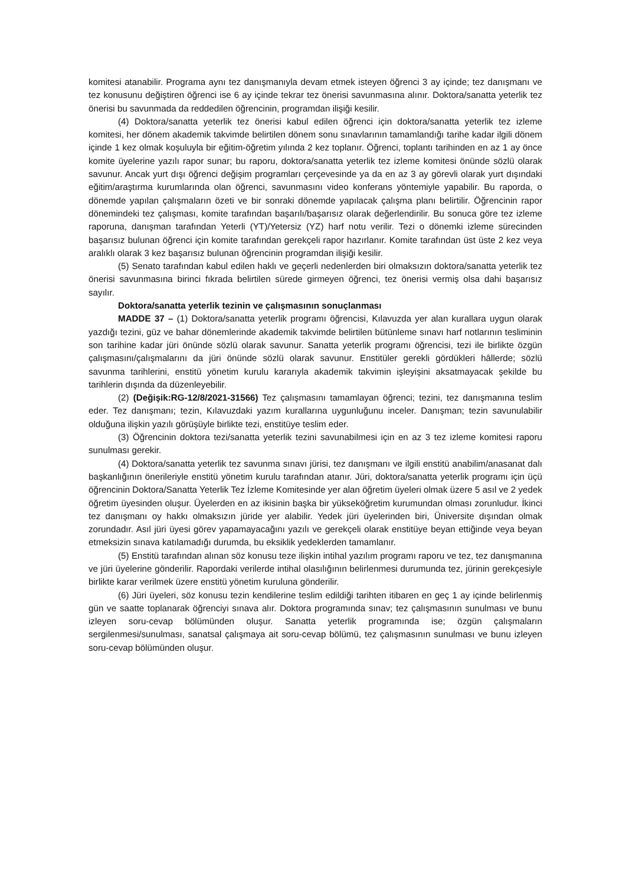komitesi atanabilir. Programa aynı tez danışmanıyla devam etmek isteyen öğrenci 3 ay içinde; tez danışmanı ve tez konusunu değiştiren öğrenci ise 6 ay içinde tekrar tez önerisi savunmasına alınır. Doktora/sanatta yeterlik tez önerisi bu savunmada da reddedilen öğrencinin, programdan ilişiği kesilir.
(4) Doktora/sanatta yeterlik tez önerisi kabul edilen öğrenci için doktora/sanatta yeterlik tez izleme komitesi, her dönem akademik takvimde belirtilen dönem sonu sınavlarının tamamlandığı tarihe kadar ilgili dönem içinde 1 kez olmak koşuluyla bir eğitim-öğretim yılında 2 kez toplanır. Öğrenci, toplantı tarihinden en az 1 ay önce komite üyelerine yazılı rapor sunar; bu raporu, doktora/sanatta yeterlik tez izleme komitesi önünde sözlü olarak savunur. Ancak yurt dışı öğrenci değişim programları çerçevesinde ya da en az 3 ay görevli olarak yurt dışındaki eğitim/araştırma kurumlarında olan öğrenci, savunmasını video konferans yöntemiyle yapabilir. Bu raporda, o dönemde yapılan çalışmaların özeti ve bir sonraki dönemde yapılacak çalışma planı belirtilir. Öğrencinin rapor dönemindeki tez çalışması, komite tarafından başarılı/başarısız olarak değerlendirilir. Bu sonuca göre tez izleme raporuna, danışman tarafından Yeterli (YT)/Yetersiz (YZ) harf notu verilir. Tezi o dönemki izleme sürecinden başarısız bulunan öğrenci için komite tarafından gerekçeli rapor hazırlanır. Komite tarafından üst üste 2 kez veya aralıklı olarak 3 kez başarısız bulunan öğrencinin programdan ilişiği kesilir.
(5) Senato tarafından kabul edilen haklı ve geçerli nedenlerden biri olmaksızın doktora/sanatta yeterlik tez önerisi savunmasına birinci fıkrada belirtilen sürede girmeyen öğrenci, tez önerisi vermiş olsa dahi başarısız sayılır.
Doktora/sanatta yeterlik tezinin ve çalışmasının sonuçlanması
MADDE 37 – (1) Doktora/sanatta yeterlik programı öğrencisi, Kılavuzda yer alan kurallara uygun olarak yazdığı tezini, güz ve bahar dönemlerinde akademik takvimde belirtilen bütünleme sınavı harf notlarının tesliminin son tarihine kadar jüri önünde sözlü olarak savunur. Sanatta yeterlik programı öğrencisi, tezi ile birlikte özgün çalışmasını/çalışmalarını da jüri önünde sözlü olarak savunur. Enstitüler gerekli gördükleri hâllerde; sözlü savunma tarihlerini, enstitü yönetim kurulu kararıyla akademik takvimin işleyişini aksatmayacak şekilde bu tarihlerin dışında da düzenleyebilir.
(2) (Değişik:RG-12/8/2021-31566) Tez çalışmasını tamamlayan öğrenci; tezini, tez danışmanına teslim eder. Tez danışmanı; tezin, Kılavuzdaki yazım kurallarına uygunluğunu inceler. Danışman; tezin savunulabilir olduğuna ilişkin yazılı görüşüyle birlikte tezi, enstitüye teslim eder.
(3) Öğrencinin doktora tezi/sanatta yeterlik tezini savunabilmesi için en az 3 tez izleme komitesi raporu sunulması gerekir.
(4) Doktora/sanatta yeterlik tez savunma sınavı jürisi, tez danışmanı ve ilgili enstitü anabilim/anasanat dalı başkanlığının önerileriyle enstitü yönetim kurulu tarafından atanır. Jüri, doktora/sanatta yeterlik programı için üçü öğrencinin Doktora/Sanatta Yeterlik Tez İzleme Komitesinde yer alan öğretim üyeleri olmak üzere 5 asıl ve 2 yedek öğretim üyesinden oluşur. Üyelerden en az ikisinin başka bir yükseköğretim kurumundan olması zorunludur. İkinci tez danışmanı oy hakkı olmaksızın jüride yer alabilir. Yedek jüri üyelerinden biri, Üniversite dışından olmak zorundadır. Asıl jüri üyesi görev yapamayacağını yazılı ve gerekçeli olarak enstitüye beyan ettiğinde veya beyan etmeksizin sınava katılamadığı durumda, bu eksiklik yedeklerden tamamlanır.
(5) Enstitü tarafından alınan söz konusu teze ilişkin intihal yazılım programı raporu ve tez, tez danışmanına ve jüri üyelerine gönderilir. Rapordaki verilerde intihal olasılığının belirlenmesi durumunda tez, jürinin gerekçesiyle birlikte karar verilmek üzere enstitü yönetim kuruluna gönderilir.
(6) Jüri üyeleri, söz konusu tezin kendilerine teslim edildiği tarihten itibaren en geç 1 ay içinde belirlenmiş gün ve saatte toplanarak öğrenciyi sınava alır. Doktora programında sınav; tez çalışmasının sunulması ve bunu izleyen soru-cevap bölümünden oluşur. Sanatta yeterlik programında ise; özgün çalışmaların sergilenmesi/sunulması, sanatsal çalışmaya ait soru-cevap bölümü, tez çalışmasının sunulması ve bunu izleyen soru-cevap bölümünden oluşur.